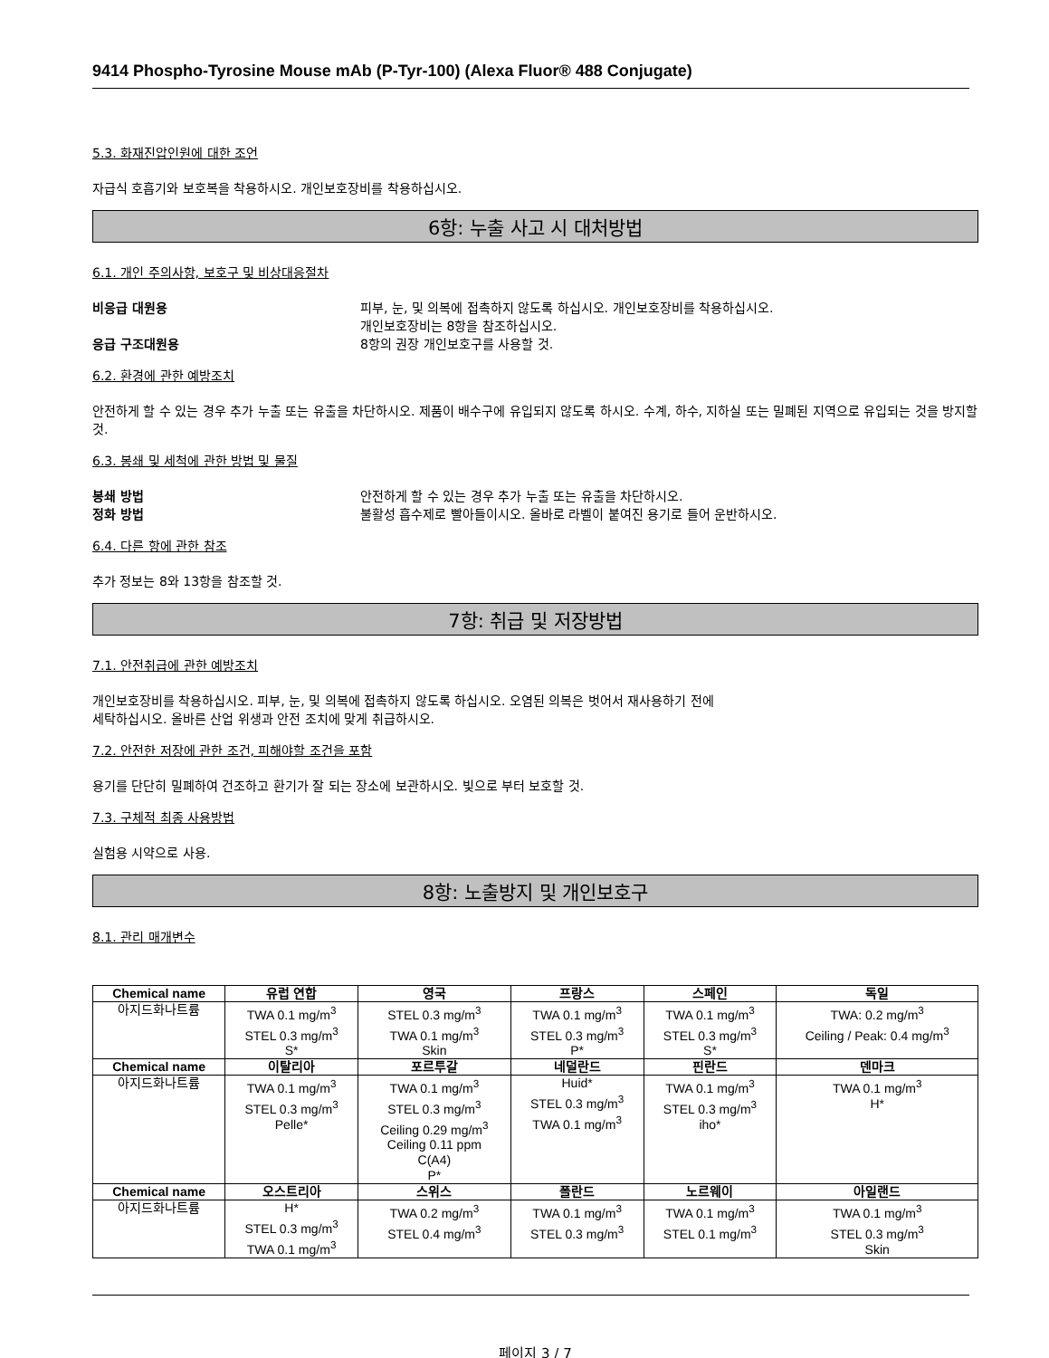9414 Phospho-Tyrosine Mouse mAb (P-Tyr-100) (Alexa Fluor® 488 Conjugate)
5.3. 화재진압인원에 대한 조언
자급식 호흡기와 보호복을 착용하시오. 개인보호장비를 착용하십시오.
6항: 누출 사고 시 대처방법
6.1. 개인 주의사항, 보호구 및 비상대응절차
비응급 대원용 피부, 눈, 및 의복에 접촉하지 않도록 하십시오. 개인보호장비를 착용하십시오.
개인보호장비는 8항을 참조하십시오.
응급 구조대원용 8항의 권장 개인보호구를 사용할 것.
6.2. 환경에 관한 예방조치
안전하게 할 수 있는 경우 추가 누출 또는 유출을 차단하시오. 제품이 배수구에 유입되지 않도록 하시오. 수계, 하수, 지하실 또는 밀폐된 지역으로 유입되는 것을 방지할 것.
6.3. 봉쇄 및 세척에 관한 방법 및 물질
봉쇄 방법 안전하게 할 수 있는 경우 추가 누출 또는 유출을 차단하시오.
정화 방법 불활성 흡수제로 빨아들이시오. 올바로 라벨이 붙여진 용기로 들어 운반하시오.
6.4. 다른 항에 관한 참조
추가 정보는 8와 13항을 참조할 것.
7항: 취급 및 저장방법
7.1. 안전취급에 관한 예방조치
개인보호장비를 착용하십시오. 피부, 눈, 및 의복에 접촉하지 않도록 하십시오. 오염된 의복은 벗어서 재사용하기 전에
세탁하십시오. 올바른 산업 위생과 안전 조치에 맞게 취급하시오.
7.2. 안전한 저장에 관한 조건, 피해야할 조건을 포함
용기를 단단히 밀폐하여 건조하고 환기가 잘 되는 장소에 보관하시오. 빛으로 부터 보호할 것.
7.3. 구체적 최종 사용방법
실험용 시약으로 사용.
8항: 노출방지 및 개인보호구
8.1. 관리 매개변수
| Chemical name | 유럽 연합 | 영국 | 프랑스 | 스페인 | 독일 |
| --- | --- | --- | --- | --- | --- |
| 아지드화나트륨 | TWA 0.1 mg/m<sup>3</sup> STEL 0.3 mg/m<sup>3</sup> S* | STEL 0.3 mg/m<sup>3</sup> TWA 0.1 mg/m<sup>3</sup> Skin | TWA 0.1 mg/m<sup>3</sup> STEL 0.3 mg/m<sup>3</sup> P* | TWA 0.1 mg/m<sup>3</sup> STEL 0.3 mg/m<sup>3</sup> S* | TWA: 0.2 mg/m<sup>3</sup> Ceiling / Peak: 0.4 mg/m<sup>3</sup> |
| Chemical name | 이탈리아 | 포르투갈 | 네덜란드 | 핀란드 | 덴마크 |
| 아지드화나트륨 | TWA 0.1 mg/m<sup>3</sup> STEL 0.3 mg/m<sup>3</sup> Pelle* | TWA 0.1 mg/m<sup>3</sup> STEL 0.3 mg/m<sup>3</sup> Ceiling 0.29 mg/m<sup>3</sup> Ceiling 0.11 ppm C(A4) P* | Huid* STEL 0.3 mg/m<sup>3</sup> TWA 0.1 mg/m<sup>3</sup> | TWA 0.1 mg/m<sup>3</sup> STEL 0.3 mg/m<sup>3</sup> iho* | TWA 0.1 mg/m<sup>3</sup> H* |
| Chemical name | 오스트리아 | 스위스 | 폴란드 | 노르웨이 | 아일랜드 |
| 아지드화나트륨 | H* STEL 0.3 mg/m<sup>3</sup> TWA 0.1 mg/m<sup>3</sup> | TWA 0.2 mg/m<sup>3</sup> STEL 0.4 mg/m<sup>3</sup> | TWA 0.1 mg/m<sup>3</sup> STEL 0.3 mg/m<sup>3</sup> | TWA 0.1 mg/m<sup>3</sup> STEL 0.1 mg/m<sup>3</sup> | TWA 0.1 mg/m<sup>3</sup> STEL 0.3 mg/m<sup>3</sup> Skin |
페이지 3 / 7